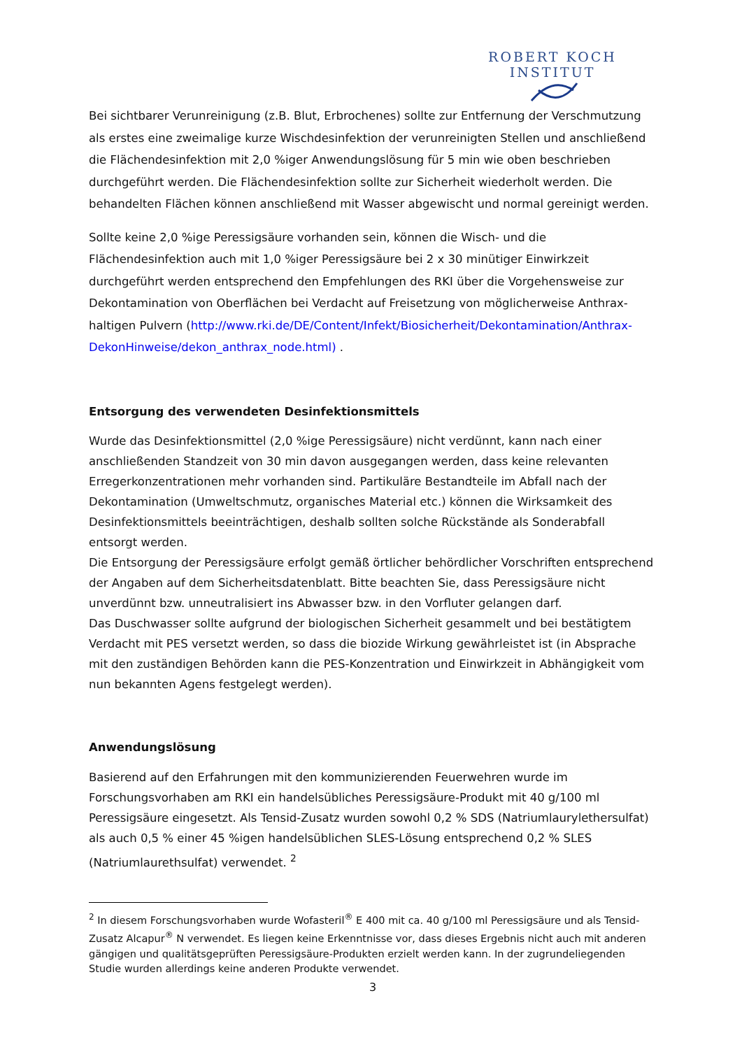ROBERT KOCH INSTITUT
Bei sichtbarer Verunreinigung (z.B. Blut, Erbrochenes) sollte zur Entfernung der Verschmutzung als erstes eine zweimalige kurze Wischdesinfektion der verunreinigten Stellen und anschließend die Flächendesinfektion mit 2,0 %iger Anwendungslösung für 5 min wie oben beschrieben durchgeführt werden. Die Flächendesinfektion sollte zur Sicherheit wiederholt werden. Die behandelten Flächen können anschließend mit Wasser abgewischt und normal gereinigt werden.
Sollte keine 2,0 %ige Peressigsäure vorhanden sein, können die Wisch- und die Flächendesinfektion auch mit 1,0 %iger Peressigsäure bei 2 x 30 minütiger Einwirkzeit durchgeführt werden entsprechend den Empfehlungen des RKI über die Vorgehensweise zur Dekontamination von Oberflächen bei Verdacht auf Freisetzung von möglicherweise Anthrax-haltigen Pulvern (http://www.rki.de/DE/Content/Infekt/Biosicherheit/Dekontamination/Anthrax-DekonHinweise/dekon_anthrax_node.html) .
Entsorgung des verwendeten Desinfektionsmittels
Wurde das Desinfektionsmittel (2,0 %ige Peressigsäure) nicht verdünnt, kann nach einer anschließenden Standzeit von 30 min davon ausgegangen werden, dass keine relevanten Erregerkonzentrationen mehr vorhanden sind. Partikuläre Bestandteile im Abfall nach der Dekontamination (Umweltschmutz, organisches Material etc.) können die Wirksamkeit des Desinfektionsmittels beeinträchtigen, deshalb sollten solche Rückstände als Sonderabfall entsorgt werden.
Die Entsorgung der Peressigsäure erfolgt gemäß örtlicher behördlicher Vorschriften entsprechend der Angaben auf dem Sicherheitsdatenblatt. Bitte beachten Sie, dass Peressigsäure nicht unverdünnt bzw. unneutralisiert ins Abwasser bzw. in den Vorfluter gelangen darf.
Das Duschwasser sollte aufgrund der biologischen Sicherheit gesammelt und bei bestätigtem Verdacht mit PES versetzt werden, so dass die biozide Wirkung gewährleistet ist (in Absprache mit den zuständigen Behörden kann die PES-Konzentration und Einwirkzeit in Abhängigkeit vom nun bekannten Agens festgelegt werden).
Anwendungslösung
Basierend auf den Erfahrungen mit den kommunizierenden Feuerwehren wurde im Forschungsvorhaben am RKI ein handelsübliches Peressigsäure-Produkt mit 40 g/100 ml Peressigsäure eingesetzt. Als Tensid-Zusatz wurden sowohl 0,2 % SDS (Natriumlaurylethersulfat) als auch 0,5 % einer 45 %igen handelsüblichen SLES-Lösung entsprechend 0,2 % SLES (Natriumlaurethsulfat) verwendet. <sup>2</sup>
<sup>2</sup> In diesem Forschungsvorhaben wurde Wofasteril<sup>®</sup> E 400 mit ca. 40 g/100 ml Peressigsäure und als Tensid-Zusatz Alcapur<sup>®</sup> N verwendet. Es liegen keine Erkenntnisse vor, dass dieses Ergebnis nicht auch mit anderen gängigen und qualitätsgeprüften Peressigsäure-Produkten erzielt werden kann. In der zugrundeliegenden Studie wurden allerdings keine anderen Produkte verwendet.
3